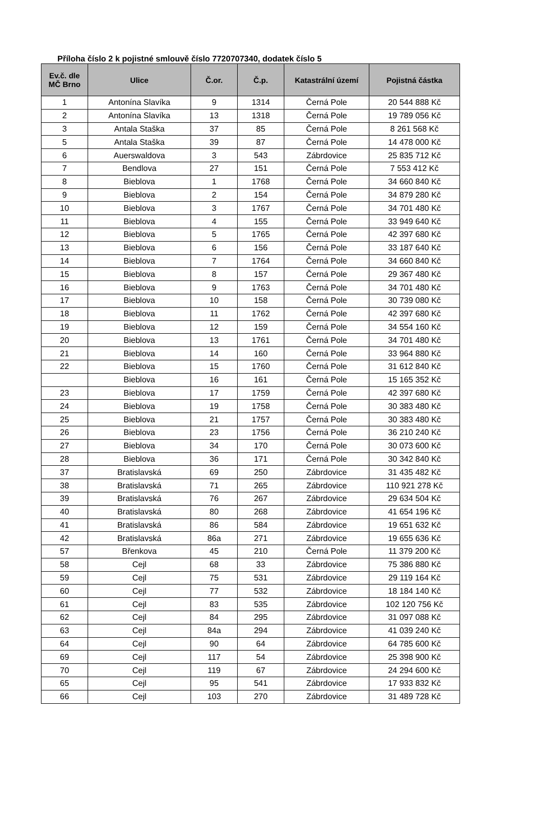Příloha číslo 2 k pojistné smlouvě číslo 7720707340, dodatek číslo 5
| Ev.č. dle MČ Brno | Ulice | Č.or. | Č.p. | Katastrální území | Pojistná částka |
| --- | --- | --- | --- | --- | --- |
| 1 | Antonína Slavíka | 9 | 1314 | Černá Pole | 20 544 888 Kč |
| 2 | Antonína Slavíka | 13 | 1318 | Černá Pole | 19 789 056 Kč |
| 3 | Antala Staška | 37 | 85 | Černá Pole | 8 261 568 Kč |
| 5 | Antala Staška | 39 | 87 | Černá Pole | 14 478 000 Kč |
| 6 | Auerswaldova | 3 | 543 | Zábrdovice | 25 835 712 Kč |
| 7 | Bendlova | 27 | 151 | Černá Pole | 7 553 412 Kč |
| 8 | Bieblova | 1 | 1768 | Černá Pole | 34 660 840 Kč |
| 9 | Bieblova | 2 | 154 | Černá Pole | 34 879 280 Kč |
| 10 | Bieblova | 3 | 1767 | Černá Pole | 34 701 480 Kč |
| 11 | Bieblova | 4 | 155 | Černá Pole | 33 949 640 Kč |
| 12 | Bieblova | 5 | 1765 | Černá Pole | 42 397 680 Kč |
| 13 | Bieblova | 6 | 156 | Černá Pole | 33 187 640 Kč |
| 14 | Bieblova | 7 | 1764 | Černá Pole | 34 660 840 Kč |
| 15 | Bieblova | 8 | 157 | Černá Pole | 29 367 480 Kč |
| 16 | Bieblova | 9 | 1763 | Černá Pole | 34 701 480 Kč |
| 17 | Bieblova | 10 | 158 | Černá Pole | 30 739 080 Kč |
| 18 | Bieblova | 11 | 1762 | Černá Pole | 42 397 680 Kč |
| 19 | Bieblova | 12 | 159 | Černá Pole | 34 554 160 Kč |
| 20 | Bieblova | 13 | 1761 | Černá Pole | 34 701 480 Kč |
| 21 | Bieblova | 14 | 160 | Černá Pole | 33 964 880 Kč |
| 22 | Bieblova | 15 | 1760 | Černá Pole | 31 612 840 Kč |
| | Bieblova | 16 | 161 | Černá Pole | 15 165 352 Kč |
| 23 | Bieblova | 17 | 1759 | Černá Pole | 42 397 680 Kč |
| 24 | Bieblova | 19 | 1758 | Černá Pole | 30 383 480 Kč |
| 25 | Bieblova | 21 | 1757 | Černá Pole | 30 383 480 Kč |
| 26 | Bieblova | 23 | 1756 | Černá Pole | 36 210 240 Kč |
| 27 | Bieblova | 34 | 170 | Černá Pole | 30 073 600 Kč |
| 28 | Bieblova | 36 | 171 | Černá Pole | 30 342 840 Kč |
| 37 | Bratislavská | 69 | 250 | Zábrdovice | 31 435 482 Kč |
| 38 | Bratislavská | 71 | 265 | Zábrdovice | 110 921 278 Kč |
| 39 | Bratislavská | 76 | 267 | Zábrdovice | 29 634 504 Kč |
| 40 | Bratislavská | 80 | 268 | Zábrdovice | 41 654 196 Kč |
| 41 | Bratislavská | 86 | 584 | Zábrdovice | 19 651 632 Kč |
| 42 | Bratislavská | 86a | 271 | Zábrdovice | 19 655 636 Kč |
| 57 | Břenkova | 45 | 210 | Černá Pole | 11 379 200 Kč |
| 58 | Cejl | 68 | 33 | Zábrdovice | 75 386 880 Kč |
| 59 | Cejl | 75 | 531 | Zábrdovice | 29 119 164 Kč |
| 60 | Cejl | 77 | 532 | Zábrdovice | 18 184 140 Kč |
| 61 | Cejl | 83 | 535 | Zábrdovice | 102 120 756 Kč |
| 62 | Cejl | 84 | 295 | Zábrdovice | 31 097 088 Kč |
| 63 | Cejl | 84a | 294 | Zábrdovice | 41 039 240 Kč |
| 64 | Cejl | 90 | 64 | Zábrdovice | 64 785 600 Kč |
| 69 | Cejl | 117 | 54 | Zábrdovice | 25 398 900 Kč |
| 70 | Cejl | 119 | 67 | Zábrdovice | 24 294 600 Kč |
| 65 | Cejl | 95 | 541 | Zábrdovice | 17 933 832 Kč |
| 66 | Cejl | 103 | 270 | Zábrdovice | 31 489 728 Kč |